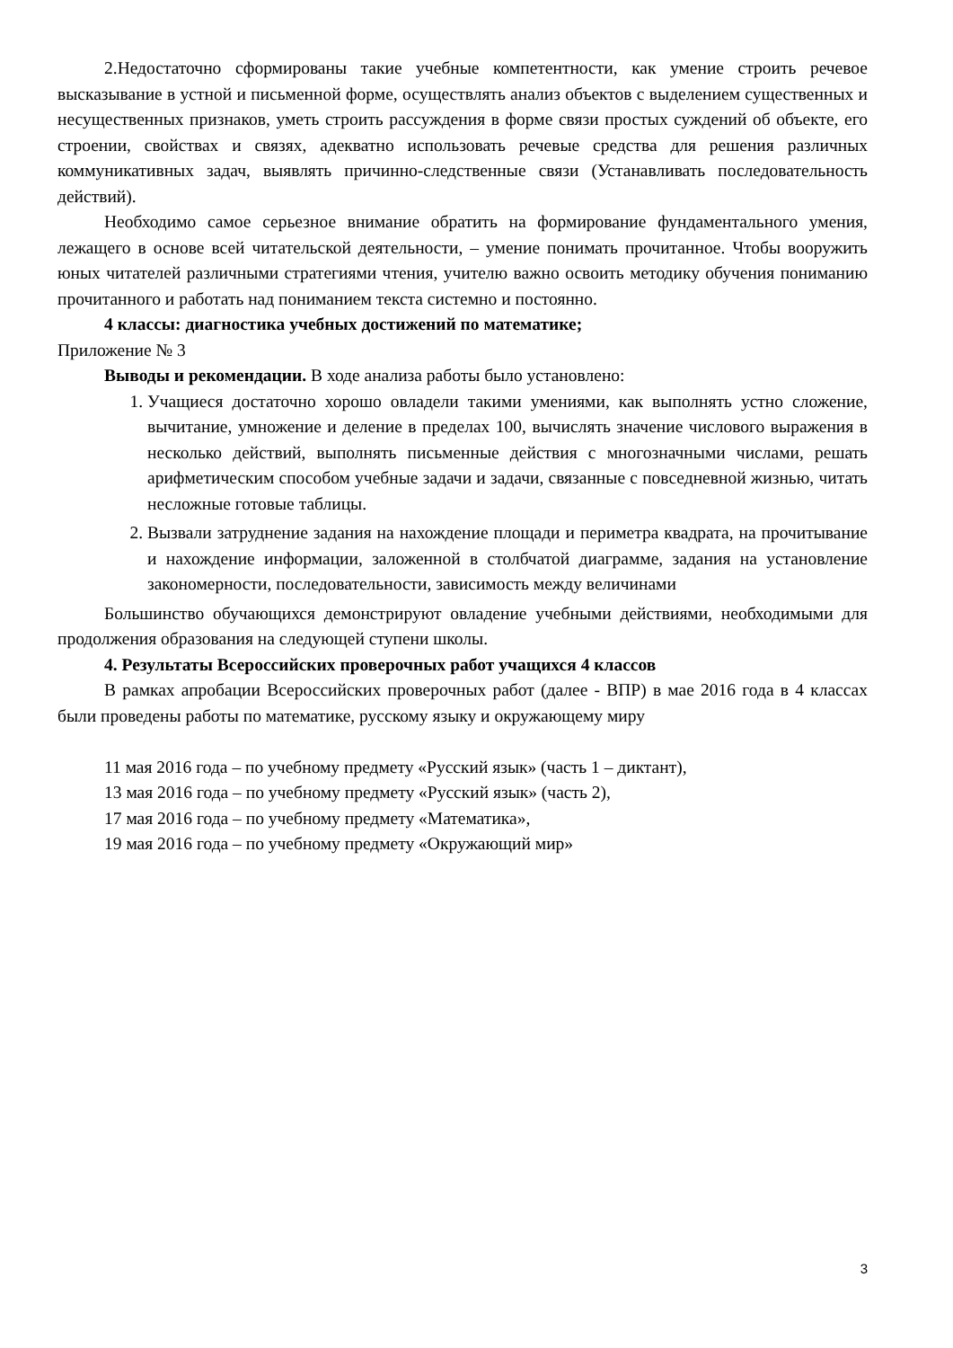2.Недостаточно сформированы такие учебные компетентности, как умение строить речевое высказывание в устной и письменной форме, осуществлять анализ объектов с выделением существенных и несущественных признаков, уметь строить рассуждения в форме связи простых суждений об объекте, его строении, свойствах и связях, адекватно использовать речевые средства для решения различных коммуникативных задач, выявлять причинно-следственные связи (Устанавливать последовательность действий).
Необходимо самое серьезное внимание обратить на формирование фундаментального умения, лежащего в основе всей читательской деятельности, – умение понимать прочитанное. Чтобы вооружить юных читателей различными стратегиями чтения, учителю важно освоить методику обучения пониманию прочитанного и работать над пониманием текста системно и постоянно.
4 классы: диагностика учебных достижений по математике;
Приложение № 3
Выводы и рекомендации. В ходе анализа работы было установлено:
1. Учащиеся достаточно хорошо овладели такими умениями, как выполнять устно сложение, вычитание, умножение и деление в пределах 100, вычислять значение числового выражения в несколько действий, выполнять письменные действия с многозначными числами, решать арифметическим способом учебные задачи и задачи, связанные с повседневной жизнью, читать несложные готовые таблицы.
2. Вызвали затруднение задания на нахождение площади и периметра квадрата, на прочитывание и нахождение информации, заложенной в столбчатой диаграмме, задания на установление закономерности, последовательности, зависимость между величинами
Большинство обучающихся демонстрируют овладение учебными действиями, необходимыми для продолжения образования на следующей ступени школы.
4. Результаты Всероссийских проверочных работ учащихся 4 классов
В рамках апробации Всероссийских проверочных работ (далее - ВПР) в мае 2016 года в 4 классах были проведены работы по математике, русскому языку и окружающему миру
11 мая 2016 года – по учебному предмету «Русский язык» (часть 1 – диктант),
13 мая 2016 года – по учебному предмету «Русский язык» (часть 2),
17 мая 2016 года – по учебному предмету «Математика»,
19 мая 2016 года – по учебному предмету «Окружающий мир»
3